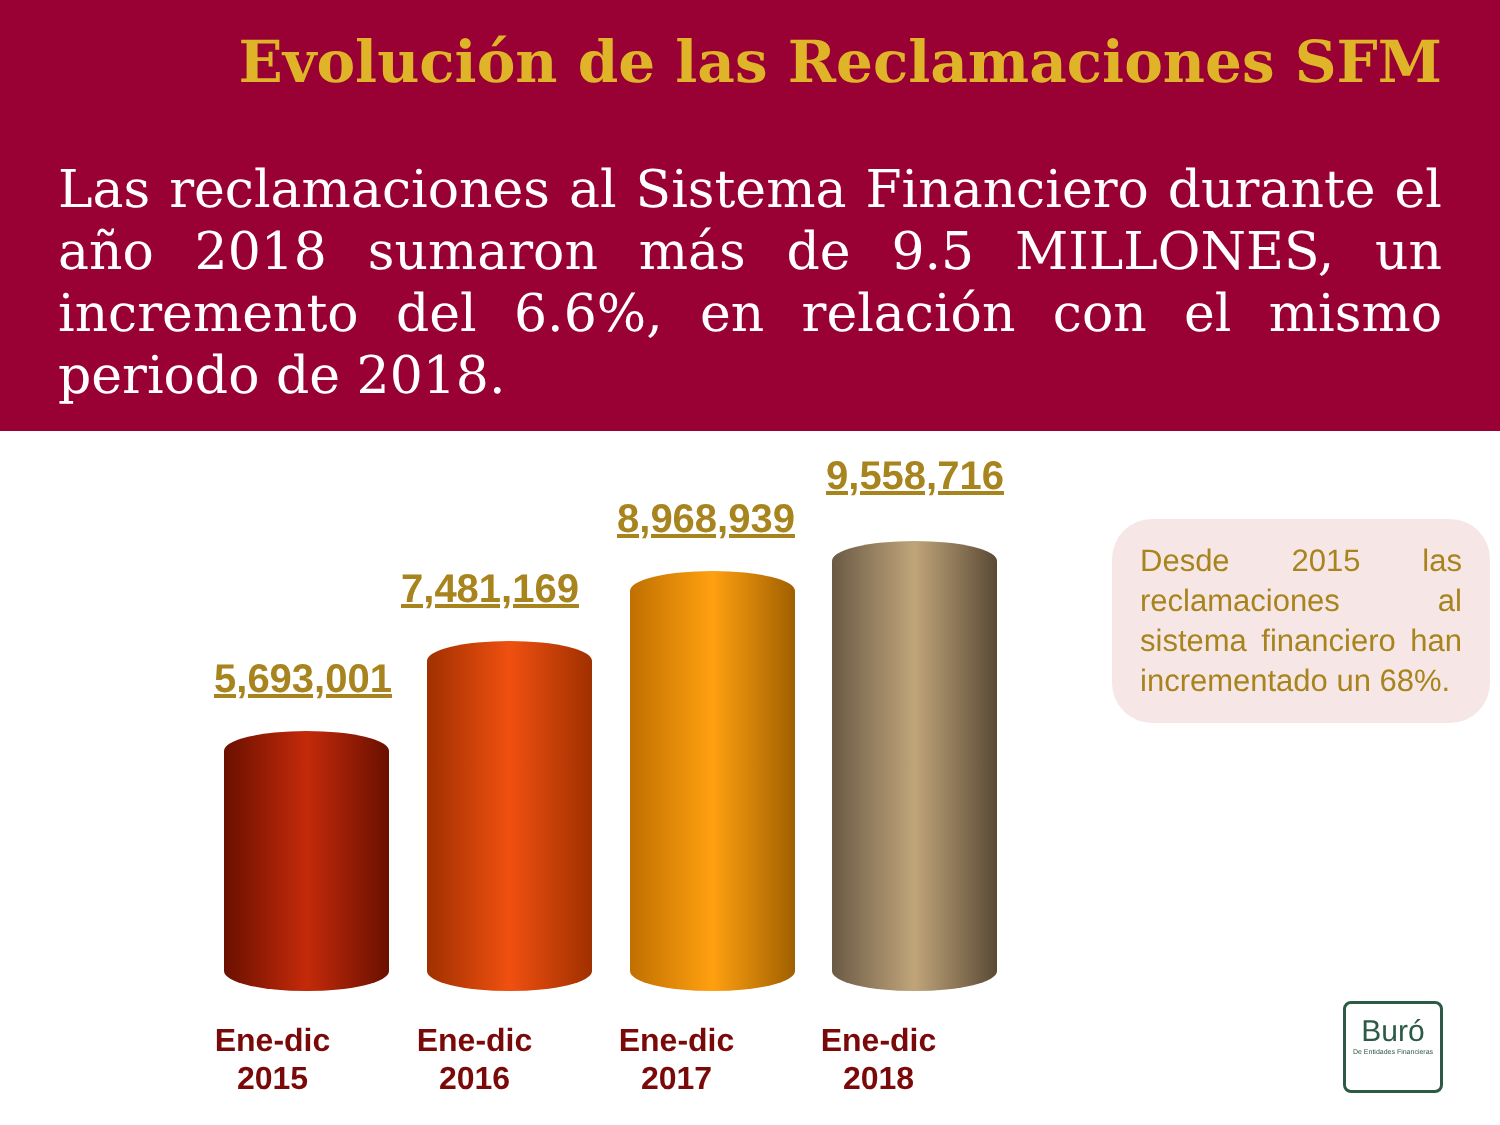Evolución de las Reclamaciones SFM
Las reclamaciones al Sistema Financiero durante el año 2018 sumaron más de 9.5 MILLONES, un incremento del 6.6%, en relación con el mismo periodo de 2018.
5,693,001
7,481,169
8,968,939
9,558,716
Ene-dic
2015
Ene-dic
2016
Ene-dic
2017
Ene-dic
2018
Desde 2015 las reclamaciones al sistema financiero han incrementado un 68%.
Buró
De Entidades Financieras